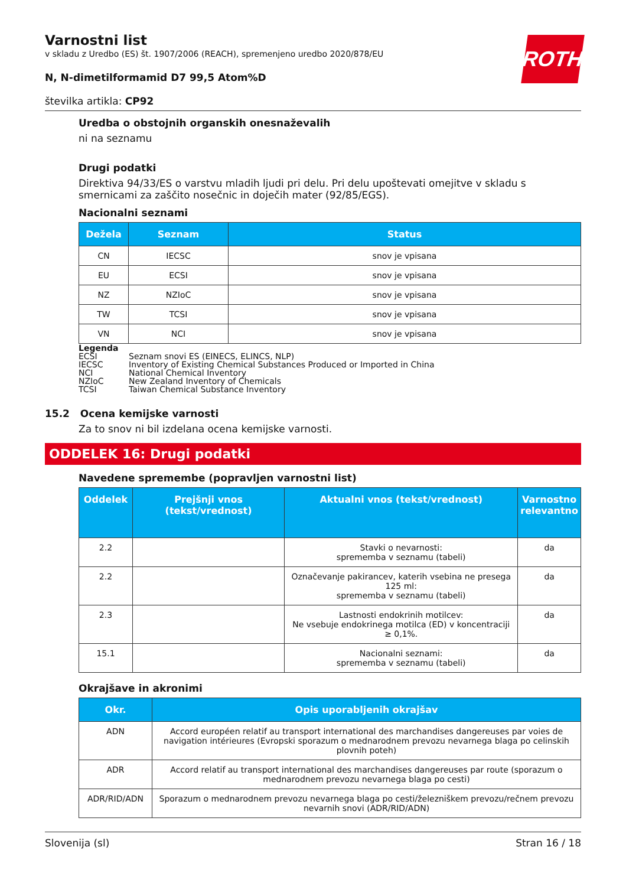ROTH
Varnostni list
v skladu z Uredbo (ES) št. 1907/2006 (REACH), spremenjeno uredbo 2020/878/EU
N, N-dimetilformamid D7 99,5 Atom%D
številka artikla: CP92
Uredba o obstojnih organskih onesnaževalih
ni na seznamu
Drugi podatki
Direktiva 94/33/ES o varstvu mladih ljudi pri delu. Pri delu upoštevati omejitve v skladu s smernicami za zaščito nosečnic in doječih mater (92/85/EGS).
Nacionalni seznami
| Dežela | Seznam | Status |
| --- | --- | --- |
| CN | IECSC | snov je vpisana |
| EU | ECSI | snov je vpisana |
| NZ | NZIoC | snov je vpisana |
| TW | TCSI | snov je vpisana |
| VN | NCI | snov je vpisana |
Legenda
ECSI Seznam snovi ES (EINECS, ELINCS, NLP)
IECSC Inventory of Existing Chemical Substances Produced or Imported in China
NCI National Chemical Inventory
NZIoC New Zealand Inventory of Chemicals
TCSI Taiwan Chemical Substance Inventory
15.2 Ocena kemijske varnosti
Za to snov ni bil izdelana ocena kemijske varnosti.
ODDELEK 16: Drugi podatki
Navedene spremembe (popravljen varnostni list)
| Oddelek | Prejšnji vnos (tekst/vrednost) | Aktualni vnos (tekst/vrednost) | Varnostno relevantno |
| --- | --- | --- | --- |
| 2.2 | | Stavki o nevarnosti: sprememba v seznamu (tabeli) | da |
| 2.2 | | Označevanje pakirancev, katerih vsebina ne presega 125 ml: sprememba v seznamu (tabeli) | da |
| 2.3 | | Lastnosti endokrinih motilcev: Ne vsebuje endokrinega motilca (ED) v koncentraciji ≥ 0,1%. | da |
| 15.1 | | Nacionalni seznami: sprememba v seznamu (tabeli) | da |
Okrajšave in akronimi
| Okr. | Opis uporabljenih okrajšav |
| --- | --- |
| ADN | Accord européen relatif au transport international des marchandises dangereuses par voies de navigation intérieures (Evropski sporazum o mednarodnem prevozu nevarnega blaga po celinskih plovnih poteh) |
| ADR | Accord relatif au transport international des marchandises dangereuses par route (sporazum o mednarodnem prevozu nevarnega blaga po cesti) |
| ADR/RID/ADN | Sporazum o mednarodnem prevozu nevarnega blaga po cesti/železniškem prevozu/rečnem prevozu nevarnih snovi (ADR/RID/ADN) |
Slovenija (sl) Stran 16 / 18